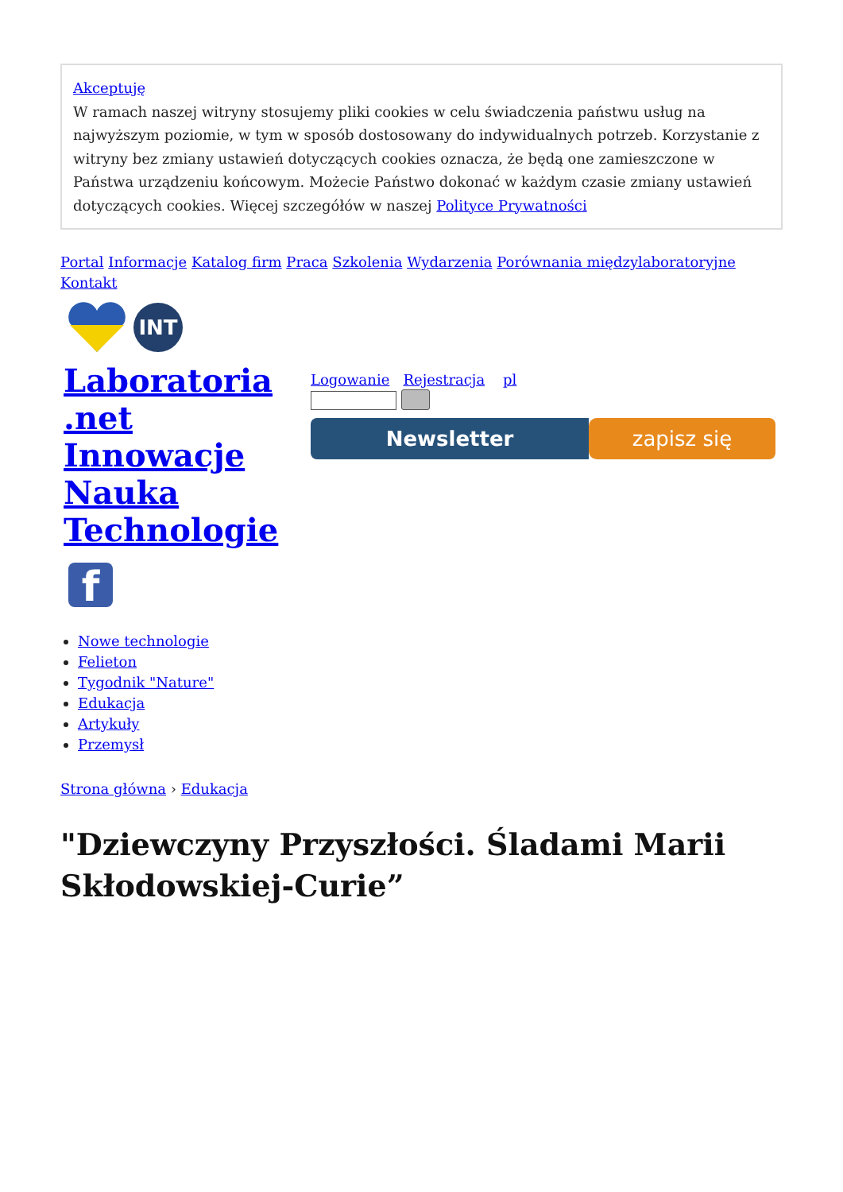Akceptuję
W ramach naszej witryny stosujemy pliki cookies w celu świadczenia państwu usług na najwyższym poziomie, w tym w sposób dostosowany do indywidualnych potrzeb. Korzystanie z witryny bez zmiany ustawień dotyczących cookies oznacza, że będą one zamieszczone w Państwa urządzeniu końcowym. Możecie Państwo dokonać w każdym czasie zmiany ustawień dotyczących cookies. Więcej szczegółów w naszej Polityce Prywatności
Portal Informacje Katalog firm Praca Szkolenia Wydarzenia Porównania międzylaboratoryjne Kontakt
INT
Laboratoria .net Innowacje Nauka Technologie
f
Logowanie Rejestracja pl
Newsletter zapisz się
Nowe technologie
Felieton
Tygodnik "Nature"
Edukacja
Artykuły
Przemysł
Strona główna › Edukacja
"Dziewczyny Przyszłości. Śladami Marii Skłodowskiej-Curie”